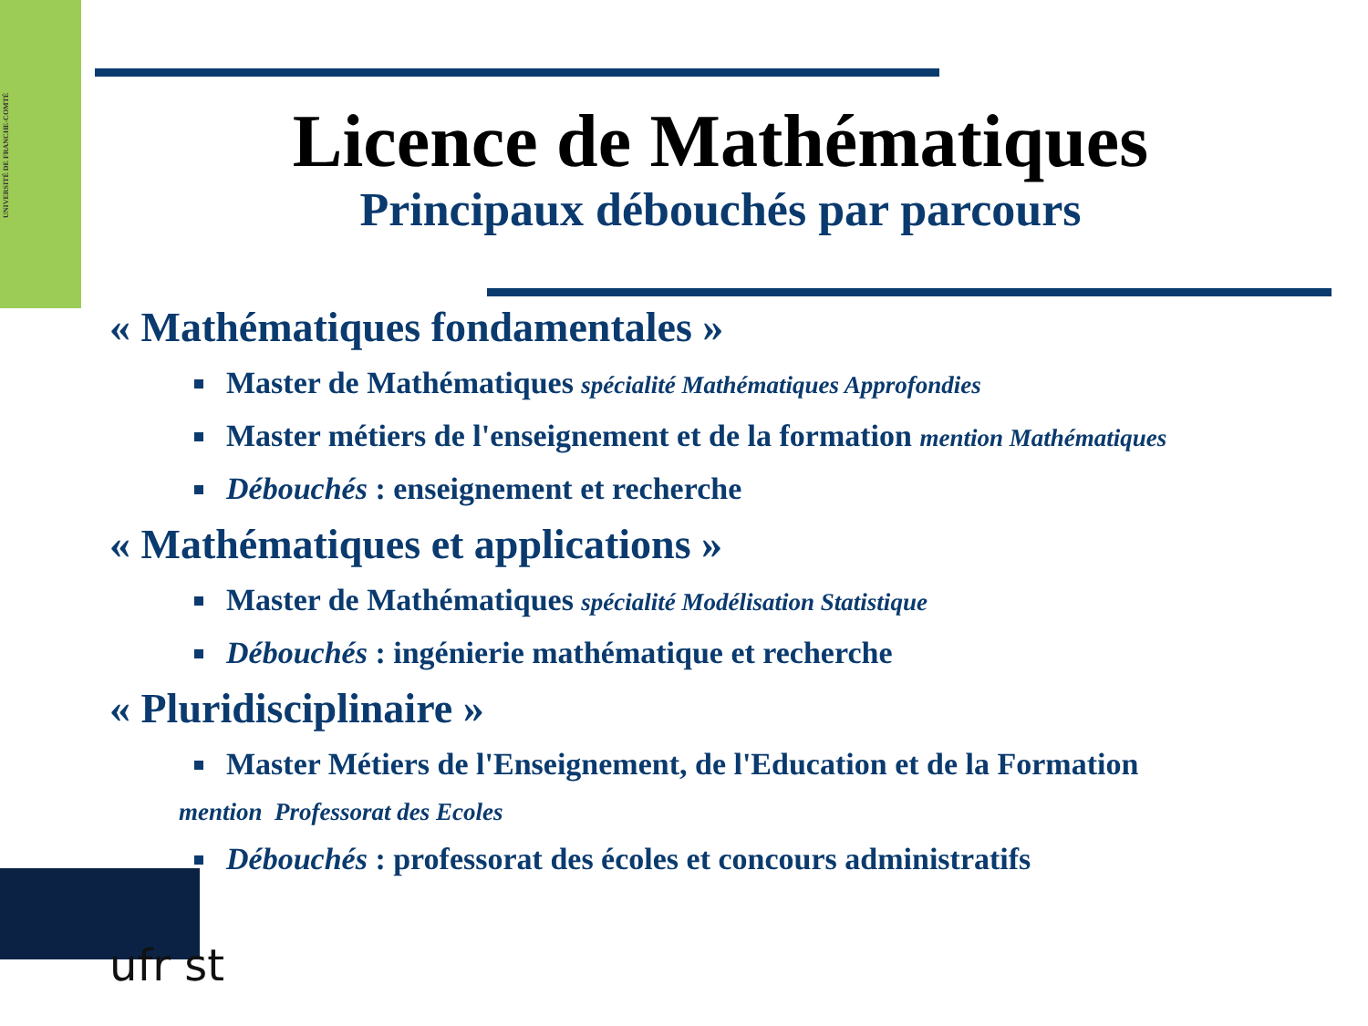UNIVERSITÉ DE FRANCHE-COMTÉ
Licence de Mathématiques
Principaux débouchés par parcours
« Mathématiques fondamentales »
Master de Mathématiques spécialité Mathématiques Approfondies
Master métiers de l'enseignement et de la formation mention Mathématiques
Débouchés : enseignement et recherche
« Mathématiques et applications »
Master de Mathématiques spécialité Modélisation Statistique
Débouchés : ingénierie mathématique et recherche
« Pluridisciplinaire »
Master Métiers de l'Enseignement, de l'Education et de la Formation
mention Professorat des Ecoles
Débouchés : professorat des écoles et concours administratifs
ufr st